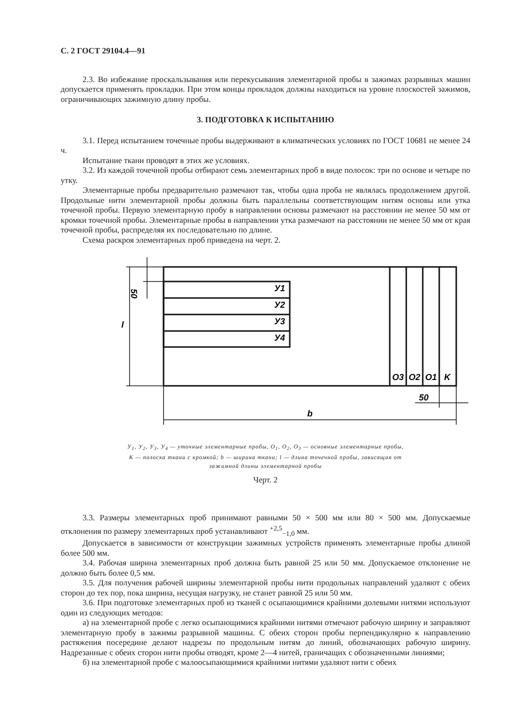С. 2 ГОСТ 29104.4—91
2.3. Во избежание проскальзывания или перекусывания элементарной пробы в зажимах разрывных машин допускается применять прокладки. При этом концы прокладок должны находиться на уровне плоскостей зажимов, ограничивающих зажимную длину пробы.
3. ПОДГОТОВКА К ИСПЫТАНИЮ
3.1. Перед испытанием точечные пробы выдерживают в климатических условиях по ГОСТ 10681 не менее 24 ч.
Испытание ткани проводят в этих же условиях.
3.2. Из каждой точечной пробы отбирают семь элементарных проб в виде полосок: три по основе и четыре по утку.
Элементарные пробы предварительно размечают так, чтобы одна проба не являлась продолжением другой. Продольные нити элементарной пробы должны быть параллельны соответствующим нитям основы или утка точечной пробы. Первую элементарную пробу в направлении основы размечают на расстоянии не менее 50 мм от кромки точечной пробы. Элементарные пробы в направлении утка размечают на расстоянии не менее 50 мм от края точечной пробы, распределяя их последовательно по длине.
Схема раскроя элементарных проб приведена на черт. 2.
У1
У2
У3
У4
O3
O2
O1
K
50
l
50
b
У<sub>1</sub>, У<sub>2</sub>, У<sub>3</sub>, У<sub>4</sub> — уточные элементарные пробы, O<sub>1</sub>, O<sub>2</sub>, O<sub>3</sub> — основные элементарные пробы,
K — полоска ткани с кромкой; b — ширина ткани; l — длина точечной пробы, зависящая от
зажимной длины элементарной пробы
Черт. 2
3.3. Размеры элементарных проб принимают равными 50 × 500 мм или 80 × 500 мм. Допускаемые отклонения по размеру элементарных проб устанавливают <sup>+2,5</sup><sub>−1,0</sub> мм.
Допускается в зависимости от конструкции зажимных устройств применять элементарные пробы длиной более 500 мм.
3.4. Рабочая ширина элементарных проб должна быть равной 25 или 50 мм. Допускаемое отклонение не должно быть более 0,5 мм.
3.5. Для получения рабочей ширины элементарной пробы нити продольных направлений удаляют с обеих сторон до тех пор, пока ширина, несущая нагрузку, не станет равной 25 или 50 мм.
3.6. При подготовке элементарных проб из тканей с осыпающимися крайними долевыми нитями используют один из следующих методов:
а) на элементарной пробе с легко осыпающимися крайними нитями отмечают рабочую ширину и заправляют элементарную пробу в зажимы разрывной машины. С обеих сторон пробы перпендикулярно к направлению растяжения посередине делают надрезы по продольным нитям до линий, обозначающих рабочую ширину. Надрезанные с обеих сторон нити пробы отводят, кроме 2—4 нитей, граничащих с обозначенными линиями;
б) на элементарной пробе с малоосыпающимися крайними нитями удаляют нити с обеих